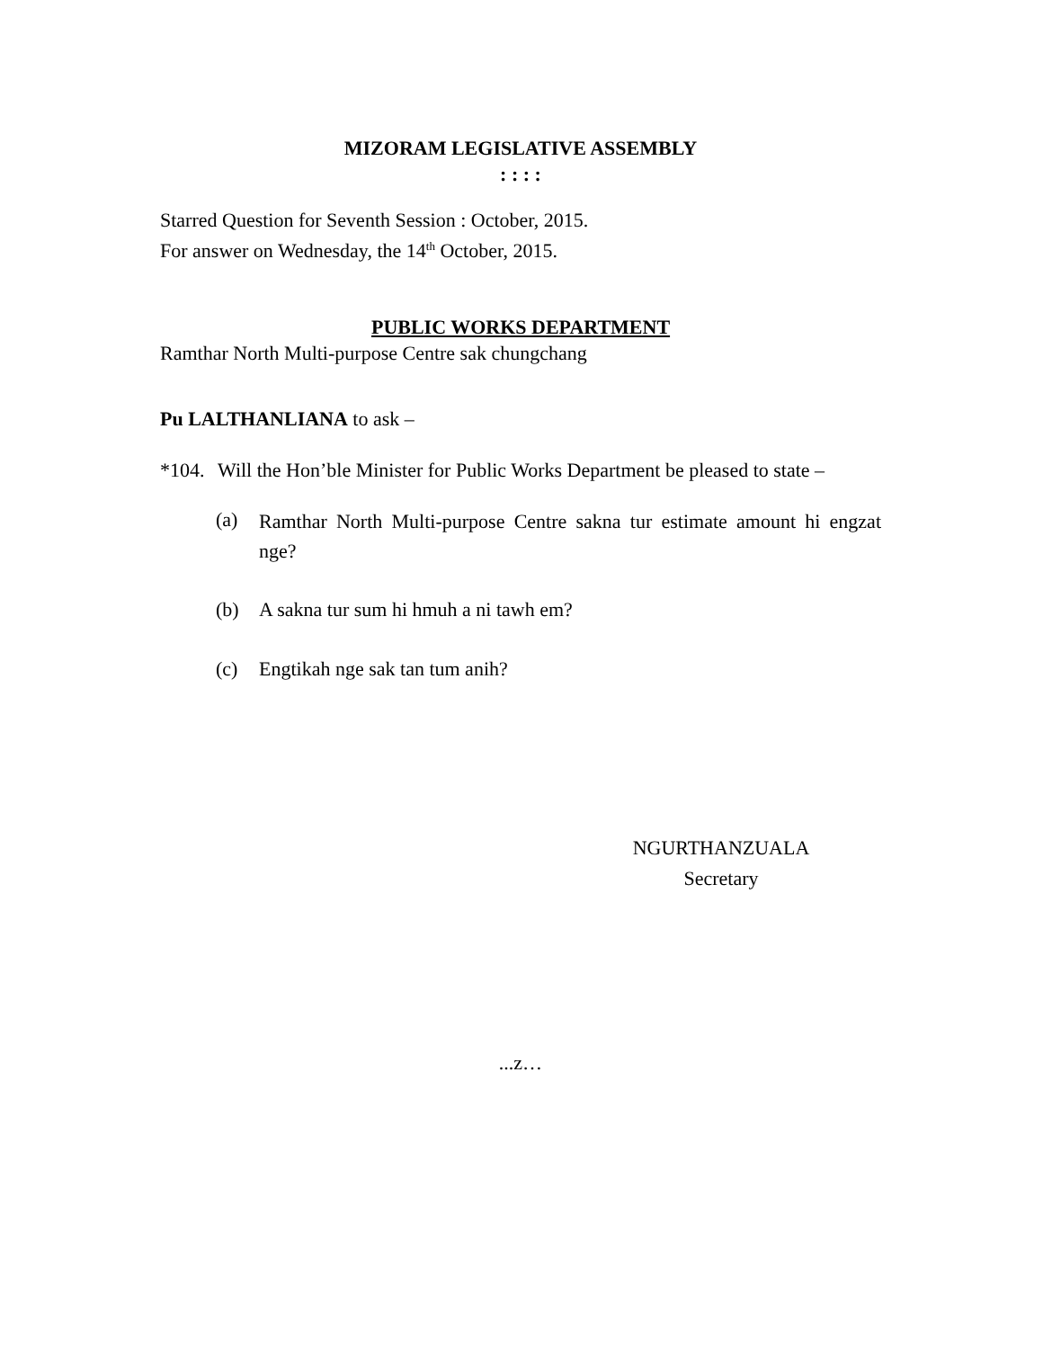MIZORAM LEGISLATIVE ASSEMBLY
: : : :
Starred Question for Seventh Session : October, 2015.
For answer on Wednesday, the 14<sup>th</sup> October, 2015.
PUBLIC WORKS DEPARTMENT
Ramthar North Multi-purpose Centre sak chungchang
Pu LALTHANLIANA to ask –
*104. Will the Hon’ble Minister for Public Works Department be pleased to state –
(a) Ramthar North Multi-purpose Centre sakna tur estimate amount hi engzat nge?
(b) A sakna tur sum hi hmuh a ni tawh em?
(c) Engtikah nge sak tan tum anih?
NGURTHANZUALA
Secretary
...z…